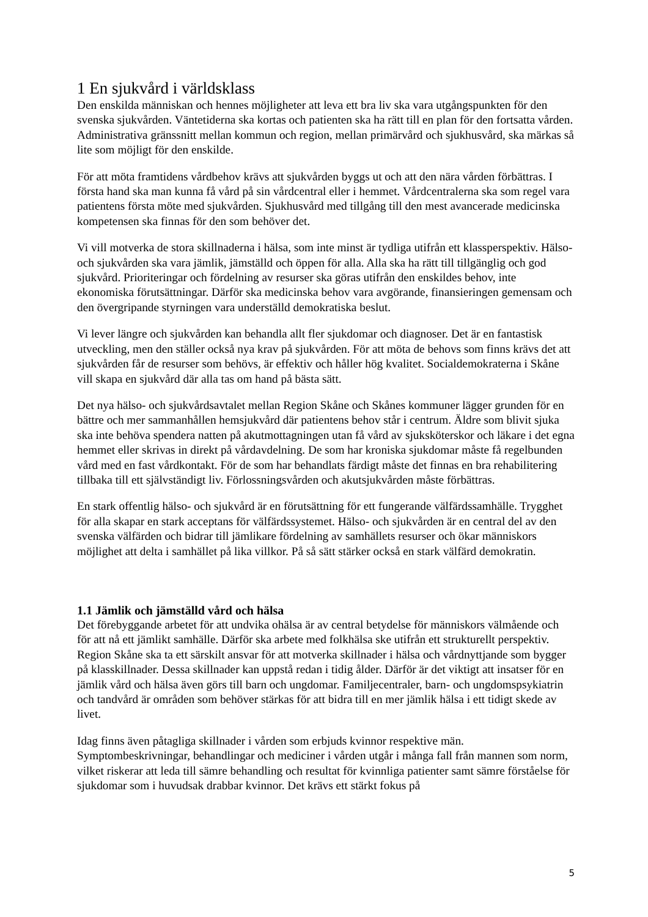1 En sjukvård i världsklass
Den enskilda människan och hennes möjligheter att leva ett bra liv ska vara utgångspunkten för den svenska sjukvården. Väntetiderna ska kortas och patienten ska ha rätt till en plan för den fortsatta vården. Administrativa gränssnitt mellan kommun och region, mellan primärvård och sjukhusvård, ska märkas så lite som möjligt för den enskilde.
För att möta framtidens vårdbehov krävs att sjukvården byggs ut och att den nära vården förbättras. I första hand ska man kunna få vård på sin vårdcentral eller i hemmet. Vårdcentralerna ska som regel vara patientens första möte med sjukvården. Sjukhusvård med tillgång till den mest avancerade medicinska kompetensen ska finnas för den som behöver det.
Vi vill motverka de stora skillnaderna i hälsa, som inte minst är tydliga utifrån ett klassperspektiv. Hälso- och sjukvården ska vara jämlik, jämställd och öppen för alla. Alla ska ha rätt till tillgänglig och god sjukvård. Prioriteringar och fördelning av resurser ska göras utifrån den enskildes behov, inte ekonomiska förutsättningar. Därför ska medicinska behov vara avgörande, finansieringen gemensam och den övergripande styrningen vara underställd demokratiska beslut.
Vi lever längre och sjukvården kan behandla allt fler sjukdomar och diagnoser. Det är en fantastisk utveckling, men den ställer också nya krav på sjukvården. För att möta de behovs som finns krävs det att sjukvården får de resurser som behövs, är effektiv och håller hög kvalitet. Socialdemokraterna i Skåne vill skapa en sjukvård där alla tas om hand på bästa sätt.
Det nya hälso- och sjukvårdsavtalet mellan Region Skåne och Skånes kommuner lägger grunden för en bättre och mer sammanhållen hemsjukvård där patientens behov står i centrum. Äldre som blivit sjuka ska inte behöva spendera natten på akutmottagningen utan få vård av sjuksköterskor och läkare i det egna hemmet eller skrivas in direkt på vårdavdelning. De som har kroniska sjukdomar måste få regelbunden vård med en fast vårdkontakt. För de som har behandlats färdigt måste det finnas en bra rehabilitering tillbaka till ett självständigt liv. Förlossningsvården och akutsjukvården måste förbättras.
En stark offentlig hälso- och sjukvård är en förutsättning för ett fungerande välfärdssamhälle. Trygghet för alla skapar en stark acceptans för välfärdssystemet. Hälso- och sjukvården är en central del av den svenska välfärden och bidrar till jämlikare fördelning av samhällets resurser och ökar människors möjlighet att delta i samhället på lika villkor. På så sätt stärker också en stark välfärd demokratin.
1.1 Jämlik och jämställd vård och hälsa
Det förebyggande arbetet för att undvika ohälsa är av central betydelse för människors välmående och för att nå ett jämlikt samhälle. Därför ska arbete med folkhälsa ske utifrån ett strukturellt perspektiv. Region Skåne ska ta ett särskilt ansvar för att motverka skillnader i hälsa och vårdnyttjande som bygger på klasskillnader. Dessa skillnader kan uppstå redan i tidig ålder. Därför är det viktigt att insatser för en jämlik vård och hälsa även görs till barn och ungdomar. Familjecentraler, barn- och ungdomspsykiatrin och tandvård är områden som behöver stärkas för att bidra till en mer jämlik hälsa i ett tidigt skede av livet.
Idag finns även påtagliga skillnader i vården som erbjuds kvinnor respektive män. Symptombeskrivningar, behandlingar och mediciner i vården utgår i många fall från mannen som norm, vilket riskerar att leda till sämre behandling och resultat för kvinnliga patienter samt sämre förståelse för sjukdomar som i huvudsak drabbar kvinnor. Det krävs ett stärkt fokus på
5